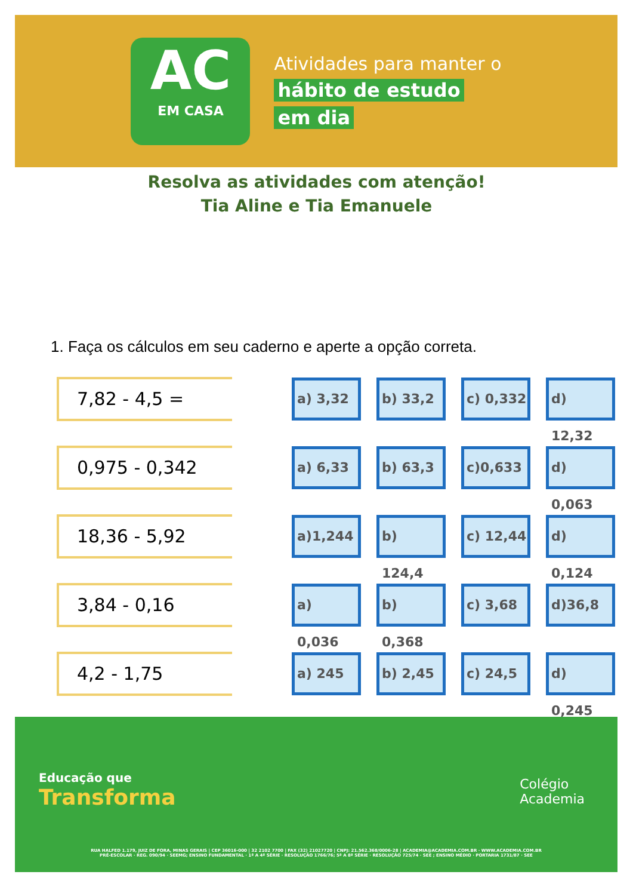AC
EM CASA
Atividades para manter o
hábito de estudo
em dia
Resolva as atividades com atenção!
Tia Aline e Tia Emanuele
1. Faça os cálculos em seu caderno e aperte a opção correta.
7,82 - 4,5 =
a) 3,32 b) 33,2
c) 0,332
d) 12,32
0,975 - 0,342
a) 6,33 b) 63,3 c)0,633
d) 0,063
18,36 - 5,92
a)1,244
b) 124,4
c) 12,44
d) 0,124
3,84 - 0,16
a) 0,036
b) 0,368
c) 3,68 d)36,8
4,2 - 1,75
a) 245 b) 2,45 c) 24,5
d) 0,245
Educação que
Transforma
Colégio
Academia
RUA HALFED 1.179, JUIZ DE FORA, MINAS GERAIS | CEP 36016-000 | 32 2102 7700 | FAX (32) 21027720 | CNPJ: 21.562.368/0006-28 | ACADEMIA@ACADEMIA.COM.BR · WWW.ACADEMIA.COM.BR
PRÉ-ESCOLAR · REG. 090/94 · SEEMG; ENSINO FUNDAMENTAL · 1ª A 4ª SÉRIE · RESOLUÇÃO 1766/76; 5ª A 8ª SÉRIE · RESOLUÇÃO 725/74 · SEE ; ENSINO MÉDIO · PORTARIA 1731/87 · SEE